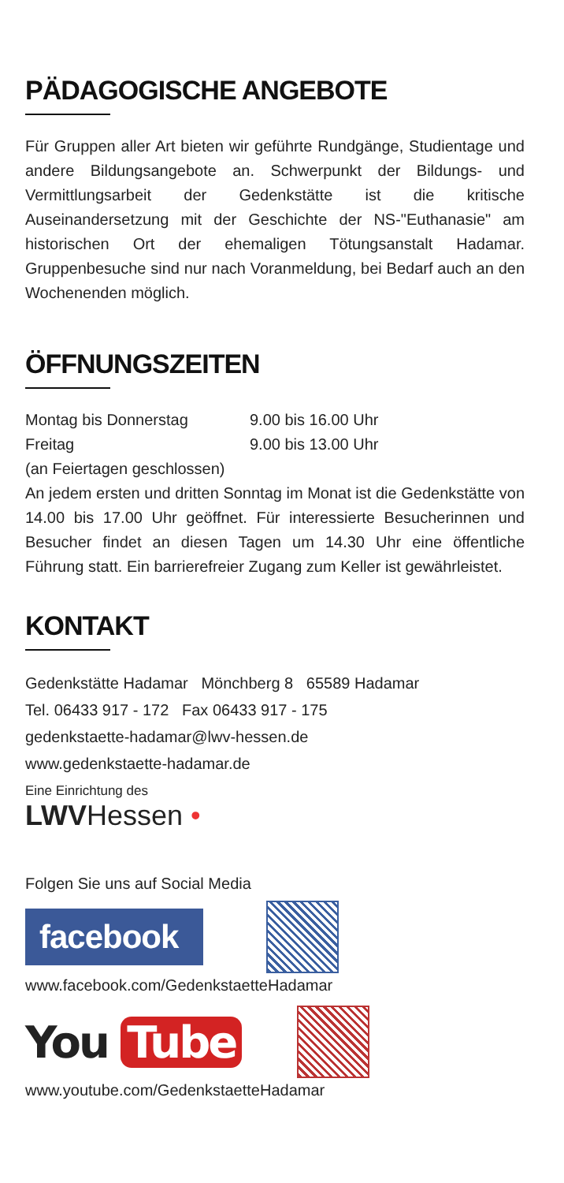PÄDAGOGISCHE ANGEBOTE
Für Gruppen aller Art bieten wir geführte Rundgänge, Studientage und andere Bildungsangebote an. Schwerpunkt der Bildungs- und Vermittlungsarbeit der Gedenkstätte ist die kritische Auseinandersetzung mit der Geschichte der NS-"Euthanasie" am historischen Ort der ehemaligen Tötungsanstalt Hadamar. Gruppenbesuche sind nur nach Voranmeldung, bei Bedarf auch an den Wochenenden möglich.
ÖFFNUNGSZEITEN
Montag bis Donnerstag 9.00 bis 16.00 Uhr
Freitag 9.00 bis 13.00 Uhr
(an Feiertagen geschlossen)
An jedem ersten und dritten Sonntag im Monat ist die Gedenkstätte von 14.00 bis 17.00 Uhr geöffnet. Für interessierte Besucherinnen und Besucher findet an diesen Tagen um 14.30 Uhr eine öffentliche Führung statt. Ein barrierefreier Zugang zum Keller ist gewährleistet.
KONTAKT
Gedenkstätte Hadamar Mönchberg 8 65589 Hadamar
Tel. 06433 917 - 172 Fax 06433 917 - 175
gedenkstaette-hadamar@lwv-hessen.de
www.gedenkstaette-hadamar.de
Eine Einrichtung des
LWVHessen •
Folgen Sie uns auf Social Media
facebook
www.facebook.com/GedenkstaetteHadamar
You Tube
www.youtube.com/GedenkstaetteHadamar